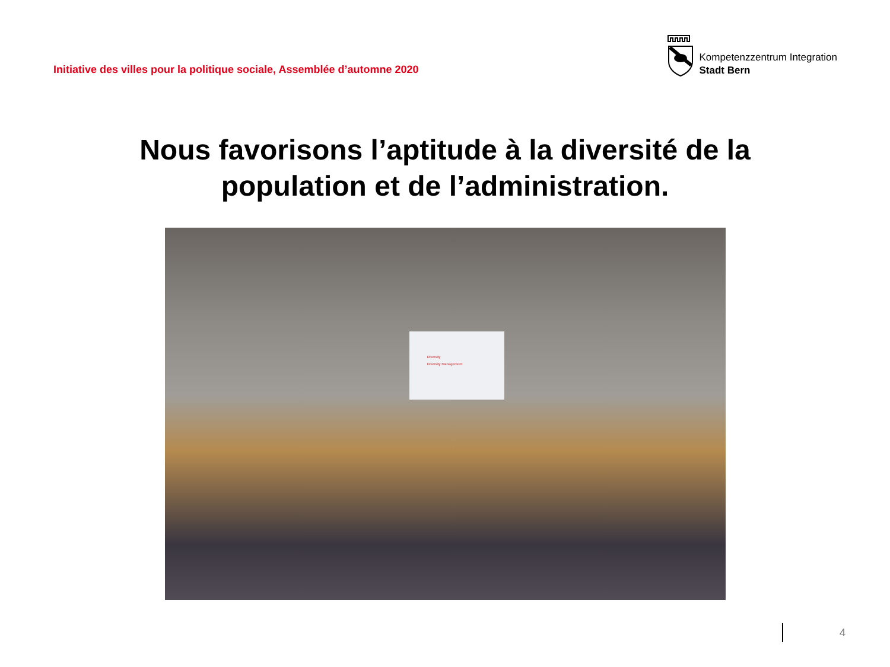Initiative des villes pour la politique sociale, Assemblée d’automne 2020
Kompetenzzentrum Integration
Stadt Bern
Nous favorisons l’aptitude à la diversité de la
population et de l’administration.
Diversity
Diversity Management
4